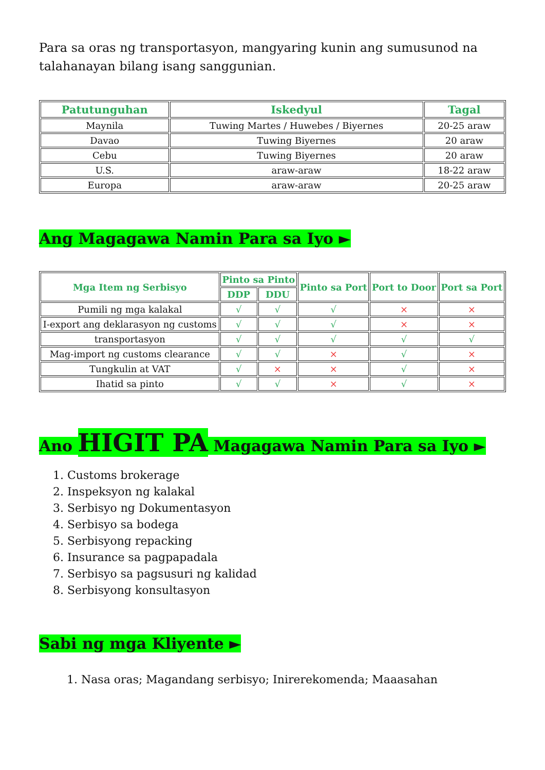Para sa oras ng transportasyon, mangyaring kunin ang sumusunod na talahanayan bilang isang sanggunian.
| Patutunguhan | Iskedyul | Tagal |
| --- | --- | --- |
| Maynila | Tuwing Martes / Huwebes / Biyernes | 20-25 araw |
| Davao | Tuwing Biyernes | 20 araw |
| Cebu | Tuwing Biyernes | 20 araw |
| U.S. | araw-araw | 18-22 araw |
| Europa | araw-araw | 20-25 araw |
Ang Magagawa Namin Para sa Iyo ►
| Mga Item ng Serbisyo | Pinto sa Pinto | | Pinto sa Port | Port to Door | Port sa Port |
| --- | --- | --- | --- | --- | --- |
| | DDP | DDU | | | |
| Pumili ng mga kalakal | √ | √ | √ | × | × |
| I-export ang deklarasyon ng customs | √ | √ | √ | × | × |
| transportasyon | √ | √ | √ | √ | √ |
| Mag-import ng customs clearance | √ | √ | × | √ | × |
| Tungkulin at VAT | √ | × | × | √ | × |
| Ihatid sa pinto | √ | √ | × | √ | × |
Ano HIGIT PA Magagawa Namin Para sa Iyo ►
1. Customs brokerage
2. Inspeksyon ng kalakal
3. Serbisyo ng Dokumentasyon
4. Serbisyo sa bodega
5. Serbisyong repacking
6. Insurance sa pagpapadala
7. Serbisyo sa pagsusuri ng kalidad
8. Serbisyong konsultasyon
Sabi ng mga Kliyente ►
1. Nasa oras; Magandang serbisyo; Inirerekomenda; Maaasahan